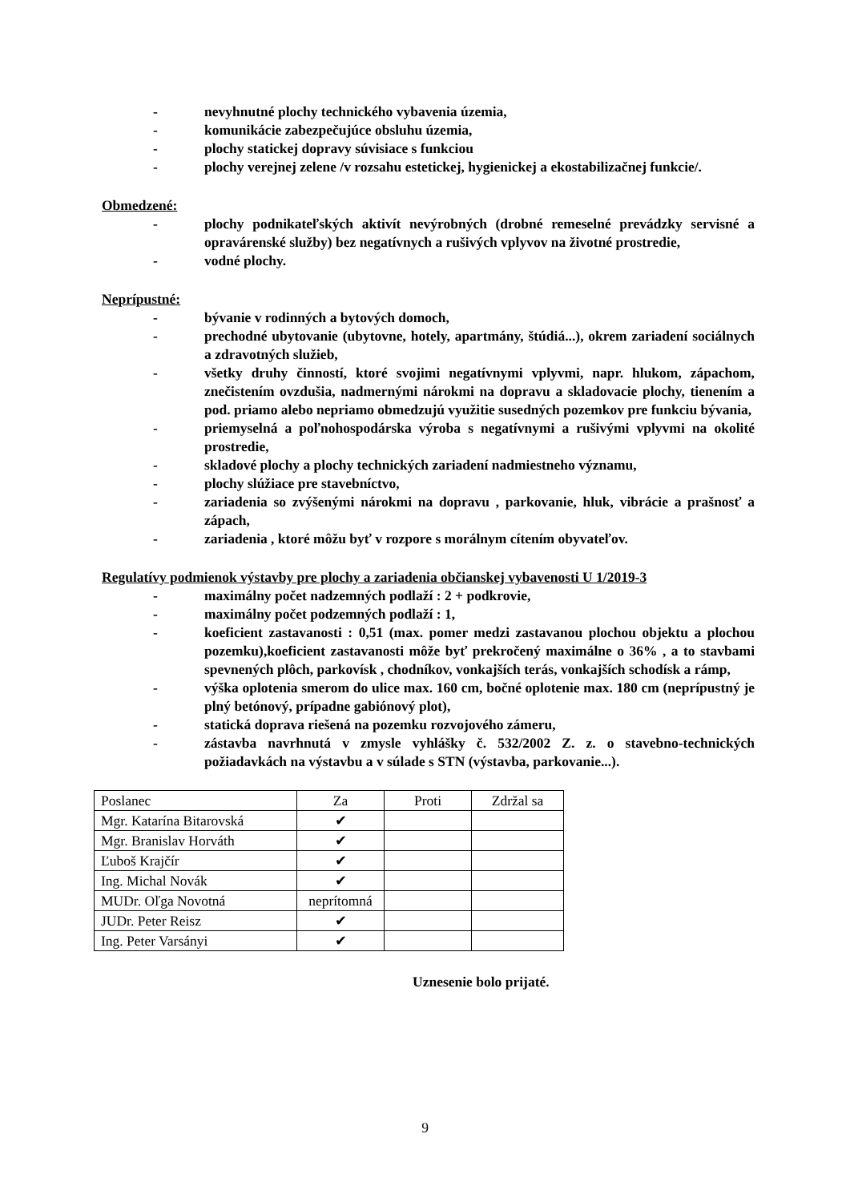- nevyhnutné plochy technického vybavenia územia,
- komunikácie zabezpečujúce obsluhu územia,
- plochy statickej dopravy súvisiace s funkciou
- plochy verejnej zelene /v rozsahu estetickej, hygienickej a ekostabilizačnej funkcie/.
Obmedzené:
- plochy podnikateľských aktivít nevýrobných (drobné remeselné prevádzky servisné a opravárenské služby) bez negatívnych a rušivých vplyvov na životné prostredie,
- vodné plochy.
Neprípustné:
- bývanie v rodinných a bytových domoch,
- prechodné ubytovanie (ubytovne, hotely, apartmány, štúdiá...), okrem zariadení sociálnych a zdravotných služieb,
- všetky druhy činností, ktoré svojimi negatívnymi vplyvmi, napr. hlukom, zápachom, znečistením ovzdušia, nadmernými nárokmi na dopravu a skladovacie plochy, tienením a pod. priamo alebo nepriamo obmedzujú využitie susedných pozemkov pre funkciu bývania,
- priemyselná a poľnohospodárska výroba s negatívnymi a rušivými vplyvmi na okolité prostredie,
- skladové plochy a plochy technických zariadení nadmiestneho významu,
- plochy slúžiace pre stavebníctvo,
- zariadenia so zvýšenými nárokmi na dopravu , parkovanie, hluk, vibrácie a prašnosť a zápach,
- zariadenia , ktoré môžu byť v rozpore s morálnym cítením obyvateľov.
Regulatívy podmienok výstavby pre plochy a zariadenia občianskej vybavenosti U 1/2019-3
- maximálny počet nadzemných podlaží : 2 + podkrovie,
- maximálny počet podzemných podlaží : 1,
- koeficient zastavanosti : 0,51 (max. pomer medzi zastavanou plochou objektu a plochou pozemku),koeficient zastavanosti môže byť prekročený maximálne o 36% , a to stavbami spevnených plôch, parkovísk , chodníkov, vonkajších terás, vonkajších schodísk a rámp,
- výška oplotenia smerom do ulice max. 160 cm, bočné oplotenie max. 180 cm (neprípustný je plný betónový, prípadne gabiónový plot),
- statická doprava riešená na pozemku rozvojového zámeru,
- zástavba navrhnutá v zmysle vyhlášky č. 532/2002 Z. z. o stavebno-technických požiadavkách na výstavbu a v súlade s STN (výstavba, parkovanie...).
| Poslanec | Za | Proti | Zdržal sa |
| --- | --- | --- | --- |
| Mgr. Katarína Bitarovská | ✔ | | |
| Mgr. Branislav Horváth | ✔ | | |
| Ľuboš Krajčír | ✔ | | |
| Ing. Michal Novák | ✔ | | |
| MUDr. Oľga Novotná | neprítomná | | |
| JUDr. Peter Reisz | ✔ | | |
| Ing. Peter Varsányi | ✔ | | |
Uznesenie bolo prijaté.
9